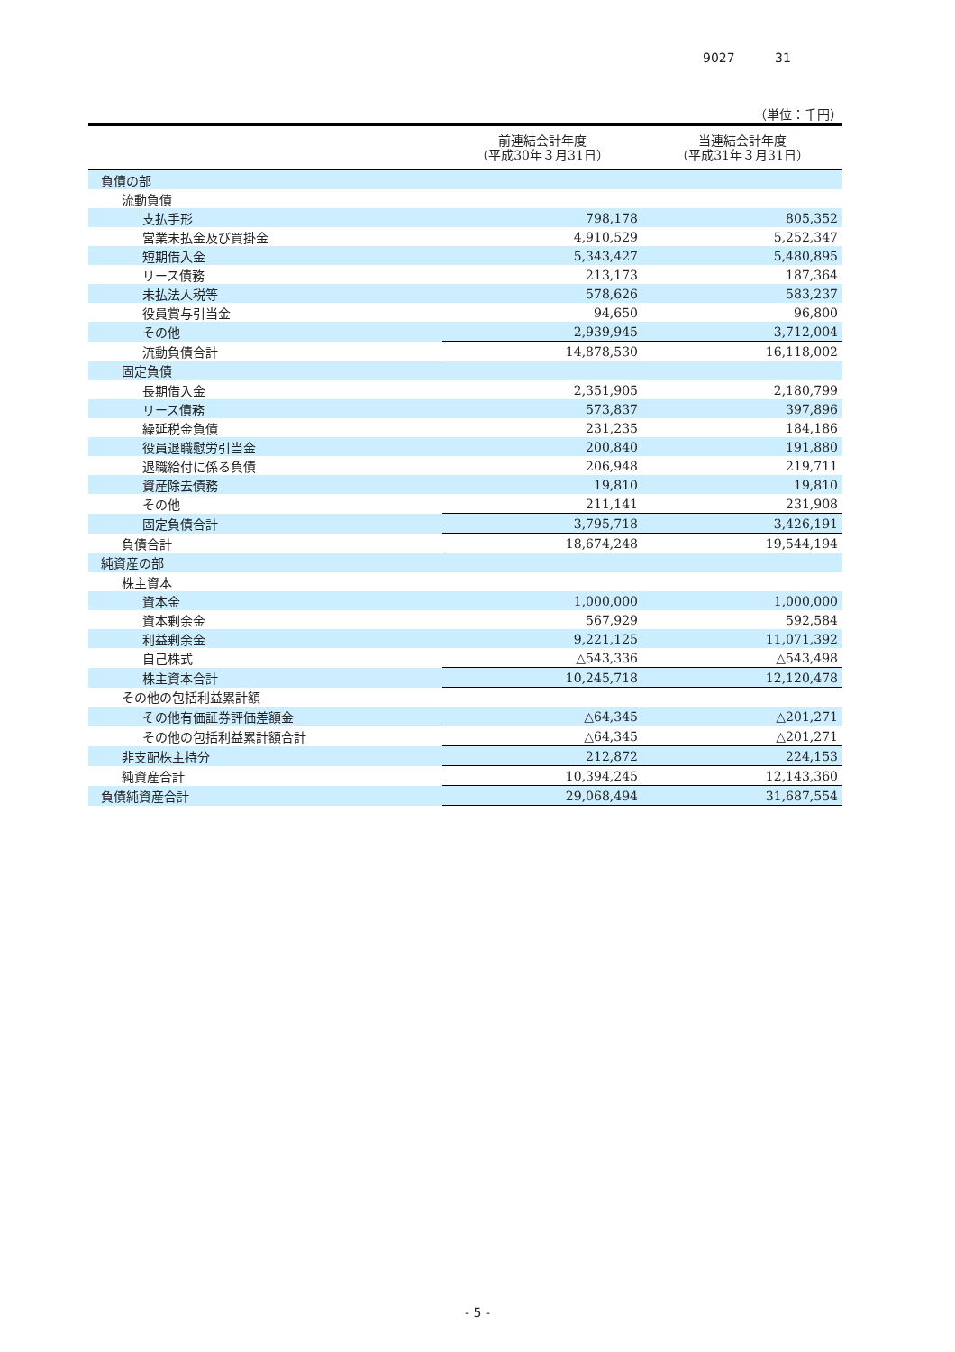9027 31
（単位：千円）
| | 前連結会計年度 （平成30年３月31日） | 当連結会計年度 （平成31年３月31日） |
| --- | --- | --- |
| 負債の部 | | |
| 流動負債 | | |
| 支払手形 | 798,178 | 805,352 |
| 営業未払金及び買掛金 | 4,910,529 | 5,252,347 |
| 短期借入金 | 5,343,427 | 5,480,895 |
| リース債務 | 213,173 | 187,364 |
| 未払法人税等 | 578,626 | 583,237 |
| 役員賞与引当金 | 94,650 | 96,800 |
| その他 | 2,939,945 | 3,712,004 |
| 流動負債合計 | 14,878,530 | 16,118,002 |
| 固定負債 | | |
| 長期借入金 | 2,351,905 | 2,180,799 |
| リース債務 | 573,837 | 397,896 |
| 繰延税金負債 | 231,235 | 184,186 |
| 役員退職慰労引当金 | 200,840 | 191,880 |
| 退職給付に係る負債 | 206,948 | 219,711 |
| 資産除去債務 | 19,810 | 19,810 |
| その他 | 211,141 | 231,908 |
| 固定負債合計 | 3,795,718 | 3,426,191 |
| 負債合計 | 18,674,248 | 19,544,194 |
| 純資産の部 | | |
| 株主資本 | | |
| 資本金 | 1,000,000 | 1,000,000 |
| 資本剰余金 | 567,929 | 592,584 |
| 利益剰余金 | 9,221,125 | 11,071,392 |
| 自己株式 | △543,336 | △543,498 |
| 株主資本合計 | 10,245,718 | 12,120,478 |
| その他の包括利益累計額 | | |
| その他有価証券評価差額金 | △64,345 | △201,271 |
| その他の包括利益累計額合計 | △64,345 | △201,271 |
| 非支配株主持分 | 212,872 | 224,153 |
| 純資産合計 | 10,394,245 | 12,143,360 |
| 負債純資産合計 | 29,068,494 | 31,687,554 |
- 5 -